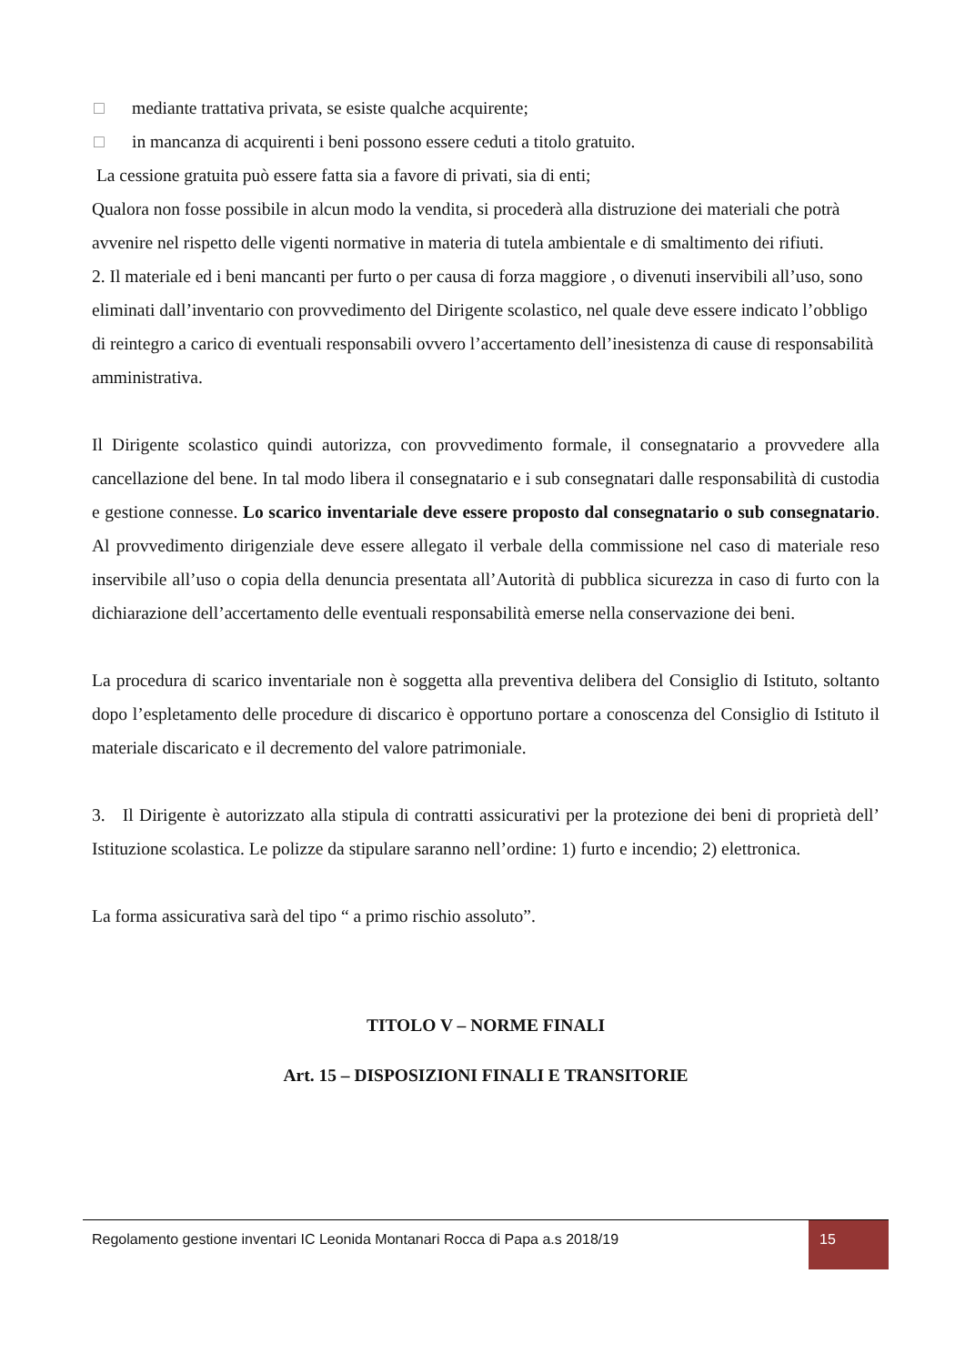□ mediante trattativa privata, se esiste qualche acquirente;
□ in mancanza di acquirenti i beni possono essere ceduti a titolo gratuito.
La cessione gratuita può essere fatta sia a favore di privati, sia di enti;
Qualora non fosse possibile in alcun modo la vendita, si procederà alla distruzione dei materiali che potrà avvenire nel rispetto delle vigenti normative in materia di tutela ambientale e di smaltimento dei rifiuti.
2. Il materiale ed i beni mancanti per furto o per causa di forza maggiore , o divenuti inservibili all’uso, sono eliminati dall’inventario con provvedimento del Dirigente scolastico, nel quale deve essere indicato l’obbligo di reintegro a carico di eventuali responsabili ovvero l’accertamento dell’inesistenza di cause di responsabilità amministrativa.
Il Dirigente scolastico quindi autorizza, con provvedimento formale, il consegnatario a provvedere alla cancellazione del bene. In tal modo libera il consegnatario e i sub consegnatari dalle responsabilità di custodia e gestione connesse. Lo scarico inventariale deve essere proposto dal consegnatario o sub consegnatario. Al provvedimento dirigenziale deve essere allegato il verbale della commissione nel caso di materiale reso inservibile all’uso o copia della denuncia presentata all’Autorità di pubblica sicurezza in caso di furto con la dichiarazione dell’accertamento delle eventuali responsabilità emerse nella conservazione dei beni.
La procedura di scarico inventariale non è soggetta alla preventiva delibera del Consiglio di Istituto, soltanto dopo l’espletamento delle procedure di discarico è opportuno portare a conoscenza del Consiglio di Istituto il materiale discaricato e il decremento del valore patrimoniale.
3. Il Dirigente è autorizzato alla stipula di contratti assicurativi per la protezione dei beni di proprietà dell’ Istituzione scolastica. Le polizze da stipulare saranno nell’ordine: 1) furto e incendio; 2) elettronica.
La forma assicurativa sarà del tipo “ a primo rischio assoluto”.
TITOLO V – NORME FINALI
Art. 15 – DISPOSIZIONI FINALI E TRANSITORIE
Regolamento gestione inventari IC Leonida Montanari Rocca di Papa a.s 2018/19
15